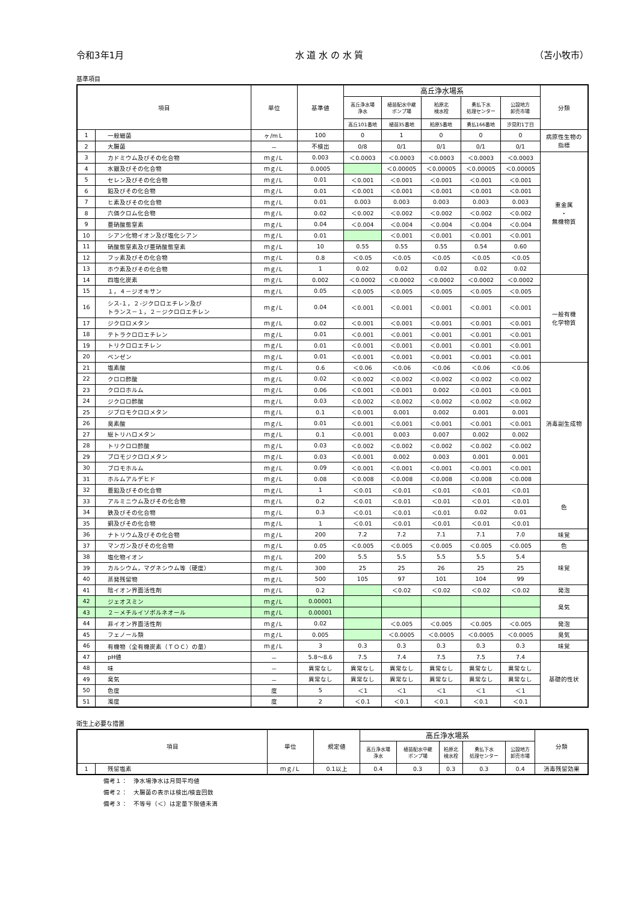令和3年1月 水 道 水 の 水 質 （苫小牧市）
基準項目
| 項目 | | 単位 | 基準値 | 高丘浄水場系 | | | | | 分類 |
| --- | --- | --- | --- | --- | --- | --- | --- | --- | --- |
| | | | | 高丘浄水場 浄水 | 植苗配水中継 ポンプ場 | 柏原北 検水栓 | 勇払下水 処理センター | 公設地方 卸売市場 | |
| | | | | 高丘101番地 | 植苗35番地 | 柏原5番地 | 勇払166番地 | 汐見町1丁目 | |
| 1 | 一般細菌 | ヶ/mＬ | 100 | 0 | 1 | 0 | 0 | 0 | 病原性生物の 指標 |
| 2 | 大腸菌 | － | 不検出 | 0/8 | 0/1 | 0/1 | 0/1 | 0/1 | |
| 3 | カドミウム及びその化合物 | ｍｇ/Ｌ | 0.003 | ＜0.0003 | ＜0.0003 | ＜0.0003 | ＜0.0003 | ＜0.0003 | 重金属 ・ 無機物質 |
| 4 | 水銀及びその化合物 | ｍｇ/Ｌ | 0.0005 | | ＜0.00005 | ＜0.00005 | ＜0.00005 | ＜0.00005 | |
| 5 | セレン及びその化合物 | ｍｇ/Ｌ | 0.01 | ＜0.001 | ＜0.001 | ＜0.001 | ＜0.001 | ＜0.001 | |
| 6 | 鉛及びその化合物 | ｍｇ/Ｌ | 0.01 | ＜0.001 | ＜0.001 | ＜0.001 | ＜0.001 | ＜0.001 | |
| 7 | ヒ素及びその化合物 | ｍｇ/Ｌ | 0.01 | 0.003 | 0.003 | 0.003 | 0.003 | 0.003 | |
| 8 | 六価クロム化合物 | ｍｇ/Ｌ | 0.02 | ＜0.002 | ＜0.002 | ＜0.002 | ＜0.002 | ＜0.002 | |
| 9 | 亜硝酸態窒素 | ｍｇ/Ｌ | 0.04 | ＜0.004 | ＜0.004 | ＜0.004 | ＜0.004 | ＜0.004 | |
| 10 | シアン化物イオン及び塩化シアン | ｍｇ/Ｌ | 0.01 | | ＜0.001 | ＜0.001 | ＜0.001 | ＜0.001 | |
| 11 | 硝酸態窒素及び亜硝酸態窒素 | ｍｇ/Ｌ | 10 | 0.55 | 0.55 | 0.55 | 0.54 | 0.60 | |
| 12 | フッ素及びその化合物 | ｍｇ/Ｌ | 0.8 | ＜0.05 | ＜0.05 | ＜0.05 | ＜0.05 | ＜0.05 | |
| 13 | ホウ素及びその化合物 | ｍｇ/Ｌ | 1 | 0.02 | 0.02 | 0.02 | 0.02 | 0.02 | |
| 14 | 四塩化炭素 | ｍｇ/Ｌ | 0.002 | ＜0.0002 | ＜0.0002 | ＜0.0002 | ＜0.0002 | ＜0.0002 | 一般有機 化学物質 |
| 15 | １，４－ジオキサン | ｍｇ/Ｌ | 0.05 | ＜0.005 | ＜0.005 | ＜0.005 | ＜0.005 | ＜0.005 | |
| 16 | シス-１，２-ジクロロエチレン及び トランス－１，２－ジクロロエチレン | ｍｇ/Ｌ | 0.04 | ＜0.001 | ＜0.001 | ＜0.001 | ＜0.001 | ＜0.001 | |
| 17 | ジクロロメタン | ｍｇ/Ｌ | 0.02 | ＜0.001 | ＜0.001 | ＜0.001 | ＜0.001 | ＜0.001 | |
| 18 | テトラクロロエチレン | ｍｇ/Ｌ | 0.01 | ＜0.001 | ＜0.001 | ＜0.001 | ＜0.001 | ＜0.001 | |
| 19 | トリクロロエチレン | ｍｇ/Ｌ | 0.01 | ＜0.001 | ＜0.001 | ＜0.001 | ＜0.001 | ＜0.001 | |
| 20 | ベンゼン | ｍｇ/Ｌ | 0.01 | ＜0.001 | ＜0.001 | ＜0.001 | ＜0.001 | ＜0.001 | |
| 21 | 塩素酸 | ｍｇ/Ｌ | 0.6 | ＜0.06 | ＜0.06 | ＜0.06 | ＜0.06 | ＜0.06 | 消毒副生成物 |
| 22 | クロロ酢酸 | ｍｇ/Ｌ | 0.02 | ＜0.002 | ＜0.002 | ＜0.002 | ＜0.002 | ＜0.002 | |
| 23 | クロロホルム | ｍｇ/Ｌ | 0.06 | ＜0.001 | ＜0.001 | 0.002 | ＜0.001 | ＜0.001 | |
| 24 | ジクロロ酢酸 | ｍｇ/Ｌ | 0.03 | ＜0.002 | ＜0.002 | ＜0.002 | ＜0.002 | ＜0.002 | |
| 25 | ジブロモクロロメタン | ｍｇ/Ｌ | 0.1 | ＜0.001 | 0.001 | 0.002 | 0.001 | 0.001 | |
| 26 | 臭素酸 | ｍｇ/Ｌ | 0.01 | ＜0.001 | ＜0.001 | ＜0.001 | ＜0.001 | ＜0.001 | |
| 27 | 総トリハロメタン | ｍｇ/Ｌ | 0.1 | ＜0.001 | 0.003 | 0.007 | 0.002 | 0.002 | |
| 28 | トリクロロ酢酸 | ｍｇ/Ｌ | 0.03 | ＜0.002 | ＜0.002 | ＜0.002 | ＜0.002 | ＜0.002 | |
| 29 | ブロモジクロロメタン | ｍｇ/Ｌ | 0.03 | ＜0.001 | 0.002 | 0.003 | 0.001 | 0.001 | |
| 30 | ブロモホルム | ｍｇ/Ｌ | 0.09 | ＜0.001 | ＜0.001 | ＜0.001 | ＜0.001 | ＜0.001 | |
| 31 | ホルムアルデヒド | ｍｇ/Ｌ | 0.08 | ＜0.008 | ＜0.008 | ＜0.008 | ＜0.008 | ＜0.008 | |
| 32 | 亜鉛及びその化合物 | ｍｇ/Ｌ | 1 | ＜0.01 | ＜0.01 | ＜0.01 | ＜0.01 | ＜0.01 | 色 |
| 33 | アルミニウム及びその化合物 | ｍｇ/Ｌ | 0.2 | ＜0.01 | ＜0.01 | ＜0.01 | ＜0.01 | ＜0.01 | |
| 34 | 鉄及びその化合物 | ｍｇ/Ｌ | 0.3 | ＜0.01 | ＜0.01 | ＜0.01 | 0.02 | 0.01 | |
| 35 | 銅及びその化合物 | ｍｇ/Ｌ | 1 | ＜0.01 | ＜0.01 | ＜0.01 | ＜0.01 | ＜0.01 | |
| 36 | ナトリウム及びその化合物 | ｍｇ/Ｌ | 200 | 7.2 | 7.2 | 7.1 | 7.1 | 7.0 | 味覚 |
| 37 | マンガン及びその化合物 | ｍｇ/Ｌ | 0.05 | ＜0.005 | ＜0.005 | ＜0.005 | ＜0.005 | ＜0.005 | 色 |
| 38 | 塩化物イオン | ｍｇ/Ｌ | 200 | 5.5 | 5.5 | 5.5 | 5.5 | 5.4 | 味覚 |
| 39 | カルシウム，マグネシウム等（硬度） | ｍｇ/Ｌ | 300 | 25 | 25 | 26 | 25 | 25 | |
| 40 | 蒸発残留物 | ｍｇ/Ｌ | 500 | 105 | 97 | 101 | 104 | 99 | |
| 41 | 陰イオン界面活性剤 | ｍｇ/Ｌ | 0.2 | | ＜0.02 | ＜0.02 | ＜0.02 | ＜0.02 | 発泡 |
| 42 | ジェオスミン | ｍｇ/Ｌ | 0.00001 | | | | | | 臭気 |
| 43 | ２－メチルイソボルネオール | ｍｇ/Ｌ | 0.00001 | | | | | | |
| 44 | 非イオン界面活性剤 | ｍｇ/Ｌ | 0.02 | | ＜0.005 | ＜0.005 | ＜0.005 | ＜0.005 | 発泡 |
| 45 | フェノール類 | ｍｇ/Ｌ | 0.005 | | ＜0.0005 | ＜0.0005 | ＜0.0005 | ＜0.0005 | 臭気 |
| 46 | 有機物（全有機炭素（ＴＯＣ）の量） | ｍｇ/Ｌ | 3 | 0.3 | 0.3 | 0.3 | 0.3 | 0.3 | 味覚 |
| 47 | pH値 | － | 5.8～8.6 | 7.5 | 7.4 | 7.5 | 7.5 | 7.4 | 基礎的性状 |
| 48 | 味 | － | 異常なし | 異常なし | 異常なし | 異常なし | 異常なし | 異常なし | |
| 49 | 臭気 | － | 異常なし | 異常なし | 異常なし | 異常なし | 異常なし | 異常なし | |
| 50 | 色度 | 度 | 5 | ＜1 | ＜1 | ＜1 | ＜1 | ＜1 | |
| 51 | 濁度 | 度 | 2 | ＜0.1 | ＜0.1 | ＜0.1 | ＜0.1 | ＜0.1 | |
衛生上必要な措置
| 項目 | | 単位 | 規定値 | 高丘浄水場系 | | | | | 分類 |
| --- | --- | --- | --- | --- | --- | --- | --- | --- | --- |
| | | | | 高丘浄水場 浄水 | 植苗配水中継 ポンプ場 | 柏原北 検水栓 | 勇払下水 処理センター | 公設地方 卸売市場 | |
| 1 | 残留塩素 | ｍｇ/Ｌ | 0.1以上 | 0.4 | 0.3 | 0.3 | 0.3 | 0.4 | 消毒残留効果 |
備考１：　浄水場浄水は月間平均値
備考２：　大腸菌の表示は検出/検査回数
備考３：　不等号（＜）は定量下限値未満